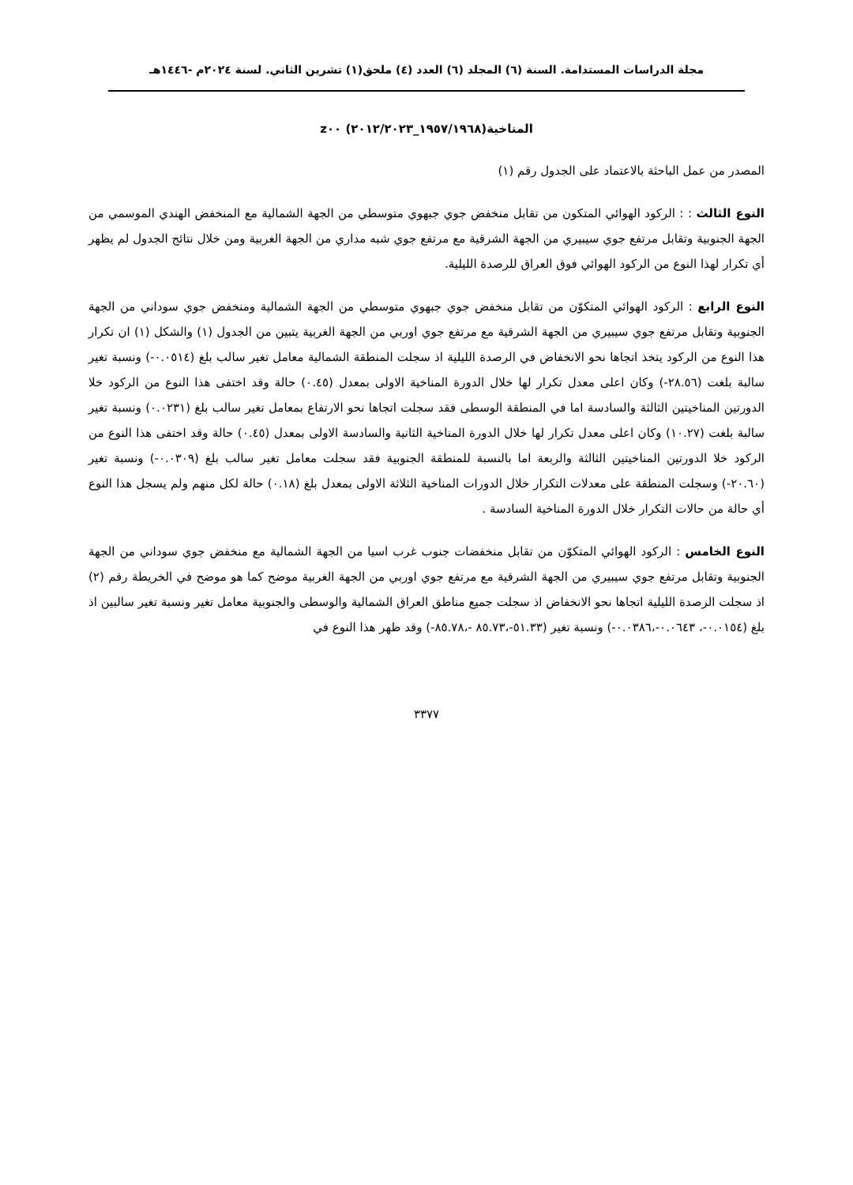مجلة الدراسات المستدامة. السنة (٦) المجلد (٦) العدد (٤) ملحق(١) تشرين الثاني. لسنة ٢٠٢٤م -١٤٤٦هـ
المناخية(١٩٥٧/١٩٦٨_٢٠١٢/٢٠٢٣) z٠٠
المصدر من عمل الباحثة بالاعتماد على الجدول رقم (١)
النوع الثالث : : الركود الهوائي المتكون من تقابل منخفض جوي جبهوي متوسطي من الجهة الشمالية مع المنخفض الهندي الموسمي من الجهة الجنوبية وتقابل مرتفع جوي سيبيري من الجهة الشرقية مع مرتفع جوي شبه مداري من الجهة الغربية ومن خلال نتائج الجدول لم يظهر أي تكرار لهذا النوع من الركود الهوائي فوق العراق للرصدة الليلية.
النوع الرابع : الركود الهوائي المتكوّن من تقابل منخفض جوي جبهوي متوسطي من الجهة الشمالية ومنخفض جوي سوداني من الجهة الجنوبية وتقابل مرتفع جوي سيبيري من الجهة الشرقية مع مرتفع جوي اوربي من الجهة الغربية يتبين من الجدول (١) والشكل (١) ان تكرار هذا النوع من الركود يتخذ اتجاها نحو الانخفاض في الرصدة الليلية اذ سجلت المنطقة الشمالية معامل تغير سالب بلغ (٠.٠٥١٤-) ونسبة تغير سالبة بلغت (٢٨.٥٦-) وكان اعلى معدل تكرار لها خلال الدورة المناخية الاولى بمعدل (٠.٤٥) حالة وقد اختفى هذا النوع من الركود خلا الدورتين المناخيتين الثالثة والسادسة اما في المنطقة الوسطى فقد سجلت اتجاها نحو الارتفاع بمعامل تغير سالب بلغ (٠.٠٢٣١) ونسبة تغير سالبة بلغت (١٠.٢٧) وكان اعلى معدل تكرار لها خلال الدورة المناخية الثانية والسادسة الاولى بمعدل (٠.٤٥) حالة وقد اختفى هذا النوع من الركود خلا الدورتين المناخيتين الثالثة والربعة اما بالنسبة للمنطقة الجنوبية فقد سجلت معامل تغير سالب بلغ (٠.٠٣٠٩-) ونسبة تغير (٢٠.٦٠-) وسجلت المنطقة على معدلات التكرار خلال الدورات المناخية الثلاثة الاولى بمعدل بلغ (٠.١٨) حالة لكل منهم ولم يسجل هذا النوع أي حالة من حالات التكرار خلال الدورة المناخية السادسة .
النوع الخامس : الركود الهوائي المتكوّن من تقابل منخفضات جنوب غرب اسيا من الجهة الشمالية مع منخفض جوي سوداني من الجهة الجنوبية وتقابل مرتفع جوي سيبيري من الجهة الشرقية مع مرتفع جوي اوربي من الجهة الغربية موضح كما هو موضح في الخريطة رقم (٢) اذ سجلت الرصدة الليلية اتجاها نحو الانخفاض اذ سجلت جميع مناطق العراق الشمالية والوسطى والجنوبية معامل تغير ونسبة تغير سالبين اذ بلغ (٠.٠١٥٤-، ٠.٠٦٤٣-،٠.٠٣٨٦-) ونسبة تغير (٥١.٣٣-،٨٥.٧٣ -،٨٥.٧٨-) وقد ظهر هذا النوع في
٣٣٧٧